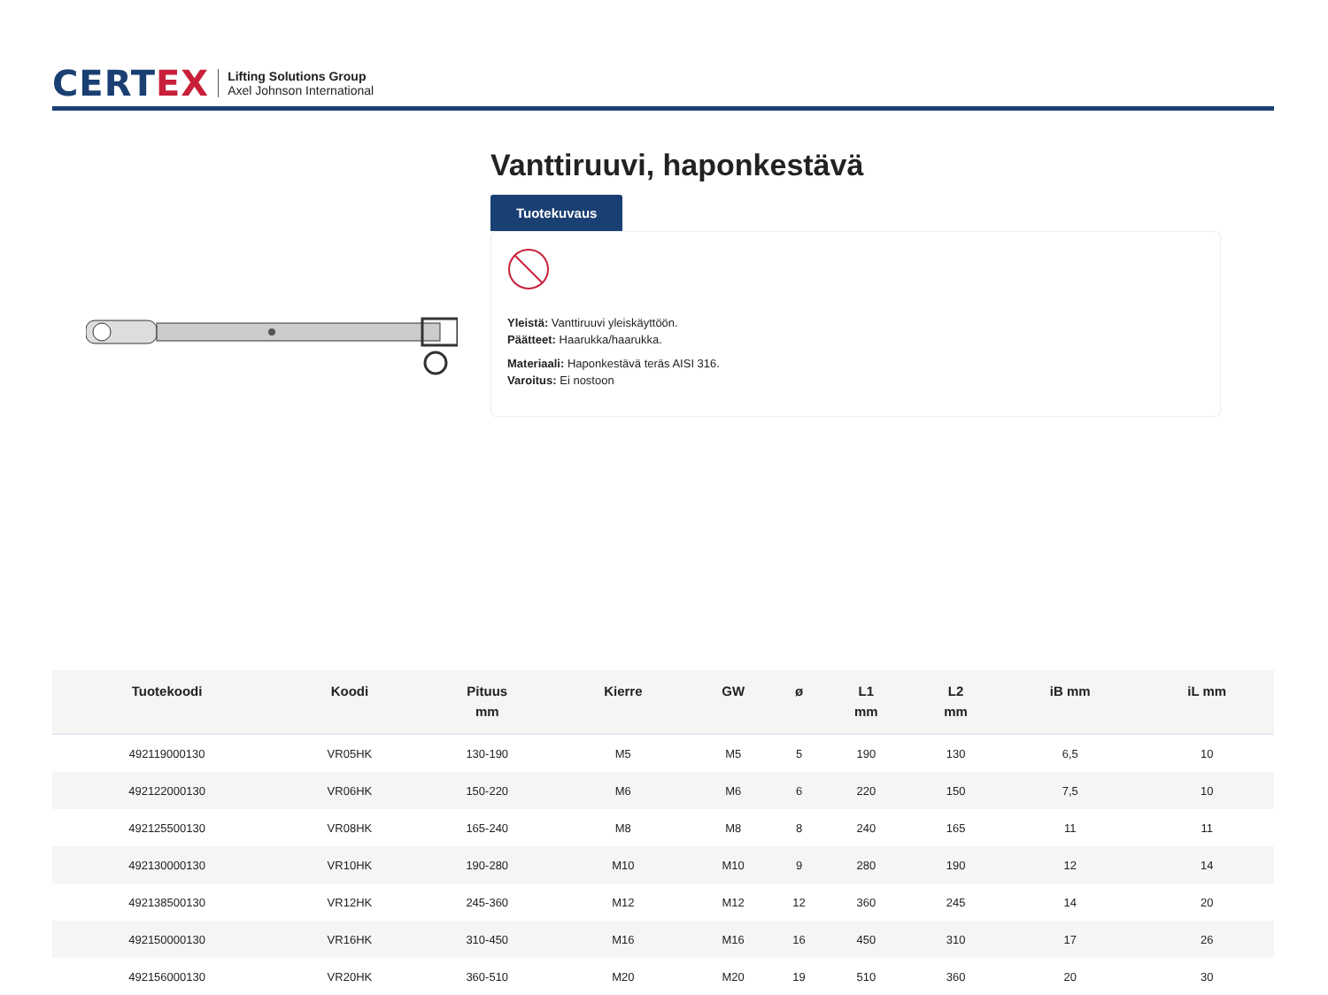CERTEX
Lifting Solutions Group
Axel Johnson International
Vanttiruuvi, haponkestävä
Tuotekuvaus
Yleistä: Vanttiruuvi yleiskäyttöön.
Päätteet: Haarukka/haarukka.
Materiaali: Haponkestävä teräs AISI 316.
Varoitus: Ei nostoon
| Tuotekoodi | Koodi | Pituus mm | Kierre | GW | ø | L1 mm | L2 mm | iB mm | iL mm |
| --- | --- | --- | --- | --- | --- | --- | --- | --- | --- |
| 492119000130 | VR05HK | 130-190 | M5 | M5 | 5 | 190 | 130 | 6,5 | 10 |
| 492122000130 | VR06HK | 150-220 | M6 | M6 | 6 | 220 | 150 | 7,5 | 10 |
| 492125500130 | VR08HK | 165-240 | M8 | M8 | 8 | 240 | 165 | 11 | 11 |
| 492130000130 | VR10HK | 190-280 | M10 | M10 | 9 | 280 | 190 | 12 | 14 |
| 492138500130 | VR12HK | 245-360 | M12 | M12 | 12 | 360 | 245 | 14 | 20 |
| 492150000130 | VR16HK | 310-450 | M16 | M16 | 16 | 450 | 310 | 17 | 26 |
| 492156000130 | VR20HK | 360-510 | M20 | M20 | 19 | 510 | 360 | 20 | 30 |